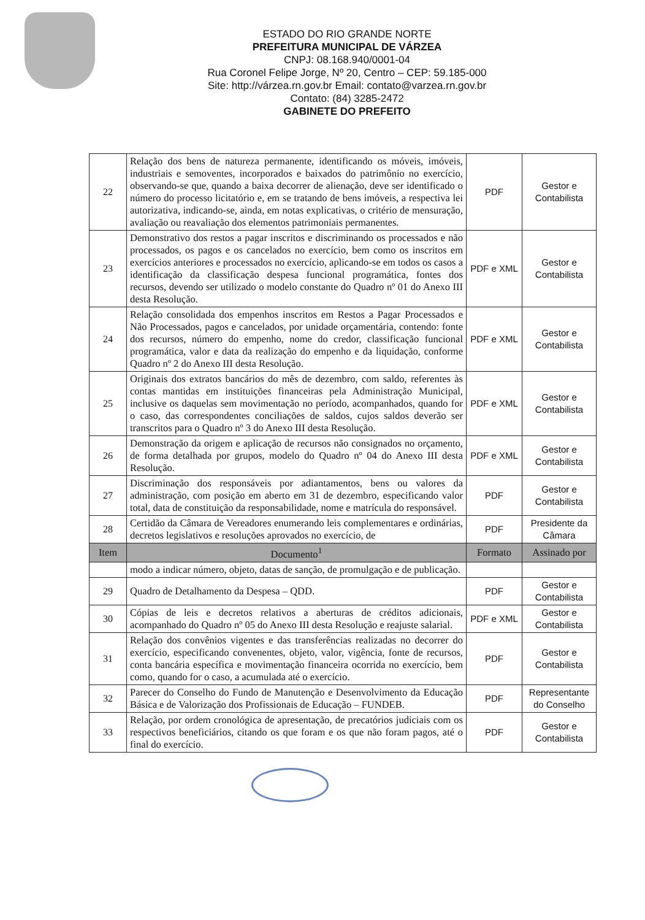ESTADO DO RIO GRANDE NORTE
PREFEITURA MUNICIPAL DE VÁRZEA
CNPJ: 08.168.940/0001-04
Rua Coronel Felipe Jorge, Nº 20, Centro – CEP: 59.185-000
Site: http://várzea.rn.gov.br Email: contato@varzea.rn.gov.br
Contato: (84) 3285-2472
GABINETE DO PREFEITO
| 22 | Relação dos bens de natureza permanente, identificando os móveis, imóveis, industriais e semoventes, incorporados e baixados do patrimônio no exercício, observando-se que, quando a baixa decorrer de alienação, deve ser identificado o número do processo licitatório e, em se tratando de bens imóveis, a respectiva lei autorizativa, indicando-se, ainda, em notas explicativas, o critério de mensuração, avaliação ou reavaliação dos elementos patrimoniais permanentes. | PDF | Gestor e Contabilista |
| 23 | Demonstrativo dos restos a pagar inscritos e discriminando os processados e não processados, os pagos e os cancelados no exercício, bem como os inscritos em exercícios anteriores e processados no exercício, aplicando-se em todos os casos a identificação da classificação despesa funcional programática, fontes dos recursos, devendo ser utilizado o modelo constante do Quadro nº 01 do Anexo III desta Resolução. | PDF e XML | Gestor e Contabilista |
| 24 | Relação consolidada dos empenhos inscritos em Restos a Pagar Processados e Não Processados, pagos e cancelados, por unidade orçamentária, contendo: fonte dos recursos, número do empenho, nome do credor, classificação funcional programática, valor e data da realização do empenho e da liquidação, conforme Quadro nº 2 do Anexo III desta Resolução. | PDF e XML | Gestor e Contabilista |
| 25 | Originais dos extratos bancários do mês de dezembro, com saldo, referentes às contas mantidas em instituições financeiras pela Administração Municipal, inclusive os daquelas sem movimentação no período, acompanhados, quando for o caso, das correspondentes conciliações de saldos, cujos saldos deverão ser transcritos para o Quadro nº 3 do Anexo III desta Resolução. | PDF e XML | Gestor e Contabilista |
| 26 | Demonstração da origem e aplicação de recursos não consignados no orçamento, de forma detalhada por grupos, modelo do Quadro nº 04 do Anexo III desta Resolução. | PDF e XML | Gestor e Contabilista |
| 27 | Discriminação dos responsáveis por adiantamentos, bens ou valores da administração, com posição em aberto em 31 de dezembro, especificando valor total, data de constituição da responsabilidade, nome e matrícula do responsável. | PDF | Gestor e Contabilista |
| 28 | Certidão da Câmara de Vereadores enumerando leis complementares e ordinárias, decretos legislativos e resoluções aprovados no exercício, de | PDF | Presidente da Câmara |
| Item | Documento<sup>1</sup> | Formato | Assinado por |
| | modo a indicar número, objeto, datas de sanção, de promulgação e de publicação. | | |
| 29 | Quadro de Detalhamento da Despesa – QDD. | PDF | Gestor e Contabilista |
| 30 | Cópias de leis e decretos relativos a aberturas de créditos adicionais, acompanhado do Quadro nº 05 do Anexo III desta Resolução e reajuste salarial. | PDF e XML | Gestor e Contabilista |
| 31 | Relação dos convênios vigentes e das transferências realizadas no decorrer do exercício, especificando convenentes, objeto, valor, vigência, fonte de recursos, conta bancária específica e movimentação financeira ocorrida no exercício, bem como, quando for o caso, a acumulada até o exercício. | PDF | Gestor e Contabilista |
| 32 | Parecer do Conselho do Fundo de Manutenção e Desenvolvimento da Educação Básica e de Valorização dos Profissionais de Educação – FUNDEB. | PDF | Representante do Conselho |
| 33 | Relação, por ordem cronológica de apresentação, de precatórios judiciais com os respectivos beneficiários, citando os que foram e os que não foram pagos, até o final do exercício. | PDF | Gestor e Contabilista |